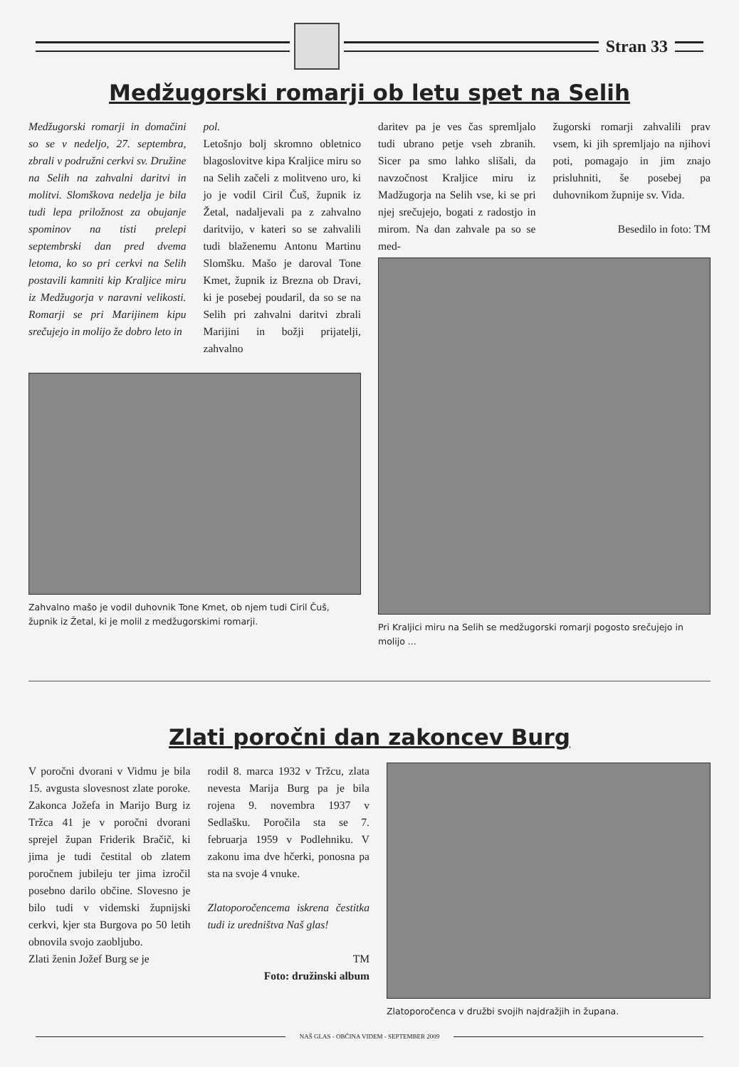Stran 33
Medžugorski romarji ob letu spet na Selih
Medžugorski romarji in domačini so se v nedeljo, 27. septembra, zbrali v podružni cerkvi sv. Družine na Selih na zahvalni daritvi in molitvi. Slomškova nedelja je bila tudi lepa priložnost za obujanje spominov na tisti prelepi septembrski dan pred dvema letoma, ko so pri cerkvi na Selih postavili kamniti kip Kraljice miru iz Medžugorja v naravni velikosti. Romarji se pri Marijinem kipu srečujejo in molijo že dobro leto in
pol.
Letošnjo bolj skromno obletnico blagoslovitve kipa Kraljice miru so na Selih začeli z molitveno uro, ki jo je vodil Ciril Čuš, župnik iz Žetal, nadaljevali pa z zahvalno daritvijo, v kateri so se zahvalili tudi blaženemu Antonu Martinu Slomšku. Mašo je daroval Tone Kmet, župnik iz Brezna ob Dravi, ki je posebej poudaril, da so se na Selih pri zahvalni daritvi zbrali Marijini in božji prijatelji, zahvalno
Zahvalno mašo je vodil duhovnik Tone Kmet, ob njem tudi Ciril Čuš, župnik iz Žetal, ki je molil z medžugorskimi romarji.
daritev pa je ves čas spremljalo tudi ubrano petje vseh zbranih. Sicer pa smo lahko slišali, da navzočnost Kraljice miru iz Madžugorja na Selih vse, ki se pri njej srečujejo, bogati z radostjo in mirom. Na dan zahvale pa so se med-
žugorski romarji zahvalili prav vsem, ki jih spremljajo na njihovi poti, pomagajo in jim znajo prisluhniti, še posebej pa duhovnikom župnije sv. Vida.
Besedilo in foto: TM
Pri Kraljici miru na Selih se medžugorski romarji pogosto srečujejo in molijo ...
Zlati poročni dan zakoncev Burg
V poročni dvorani v Vidmu je bila 15. avgusta slovesnost zlate poroke. Zakonca Jožefa in Marijo Burg iz Tržca 41 je v poročni dvorani sprejel župan Friderik Bračič, ki jima je tudi čestital ob zlatem poročnem jubileju ter jima izročil posebno darilo občine. Slovesno je bilo tudi v videmski župnijski cerkvi, kjer sta Burgova po 50 letih obnovila svojo zaobljubo.
Zlati ženin Jožef Burg se je
rodil 8. marca 1932 v Tržcu, zlata nevesta Marija Burg pa je bila rojena 9. novembra 1937 v Sedlašku. Poročila sta se 7. februarja 1959 v Podlehniku. V zakonu ima dve hčerki, ponosna pa sta na svoje 4 vnuke.
Zlatoporočencema iskrena čestitka tudi iz uredništva Naš glas!
TM
Foto: družinski album
Zlatoporočenca v družbi svojih najdražjih in župana.
NAŠ GLAS - OBČINA VIDEM - SEPTEMBER 2009